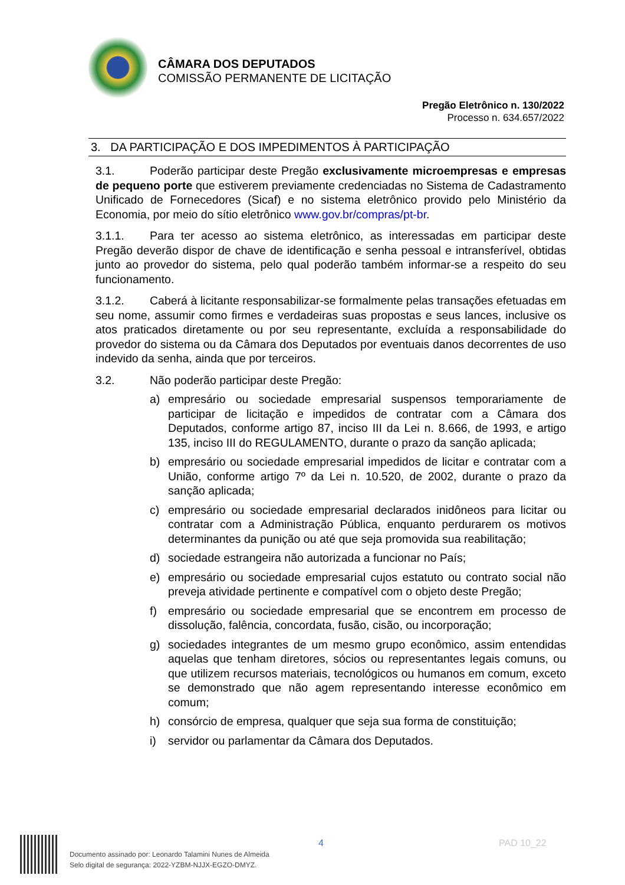CÂMARA DOS DEPUTADOS
COMISSÃO PERMANENTE DE LICITAÇÃO
Pregão Eletrônico n. 130/2022
Processo n. 634.657/2022
3. DA PARTICIPAÇÃO E DOS IMPEDIMENTOS À PARTICIPAÇÃO
3.1. Poderão participar deste Pregão exclusivamente microempresas e empresas de pequeno porte que estiverem previamente credenciadas no Sistema de Cadastramento Unificado de Fornecedores (Sicaf) e no sistema eletrônico provido pelo Ministério da Economia, por meio do sítio eletrônico www.gov.br/compras/pt-br.
3.1.1. Para ter acesso ao sistema eletrônico, as interessadas em participar deste Pregão deverão dispor de chave de identificação e senha pessoal e intransferível, obtidas junto ao provedor do sistema, pelo qual poderão também informar-se a respeito do seu funcionamento.
3.1.2. Caberá à licitante responsabilizar-se formalmente pelas transações efetuadas em seu nome, assumir como firmes e verdadeiras suas propostas e seus lances, inclusive os atos praticados diretamente ou por seu representante, excluída a responsabilidade do provedor do sistema ou da Câmara dos Deputados por eventuais danos decorrentes de uso indevido da senha, ainda que por terceiros.
3.2. Não poderão participar deste Pregão:
a) empresário ou sociedade empresarial suspensos temporariamente de participar de licitação e impedidos de contratar com a Câmara dos Deputados, conforme artigo 87, inciso III da Lei n. 8.666, de 1993, e artigo 135, inciso III do REGULAMENTO, durante o prazo da sanção aplicada;
b) empresário ou sociedade empresarial impedidos de licitar e contratar com a União, conforme artigo 7º da Lei n. 10.520, de 2002, durante o prazo da sanção aplicada;
c) empresário ou sociedade empresarial declarados inidôneos para licitar ou contratar com a Administração Pública, enquanto perdurarem os motivos determinantes da punição ou até que seja promovida sua reabilitação;
d) sociedade estrangeira não autorizada a funcionar no País;
e) empresário ou sociedade empresarial cujos estatuto ou contrato social não preveja atividade pertinente e compatível com o objeto deste Pregão;
f) empresário ou sociedade empresarial que se encontrem em processo de dissolução, falência, concordata, fusão, cisão, ou incorporação;
g) sociedades integrantes de um mesmo grupo econômico, assim entendidas aquelas que tenham diretores, sócios ou representantes legais comuns, ou que utilizem recursos materiais, tecnológicos ou humanos em comum, exceto se demonstrado que não agem representando interesse econômico em comum;
h) consórcio de empresa, qualquer que seja sua forma de constituição;
i) servidor ou parlamentar da Câmara dos Deputados.
Documento assinado por: Leonardo Talamini Nunes de Almeida
Selo digital de segurança: 2022-YZBM-NJJX-EGZO-DMYZ.
4 PAD 10_22